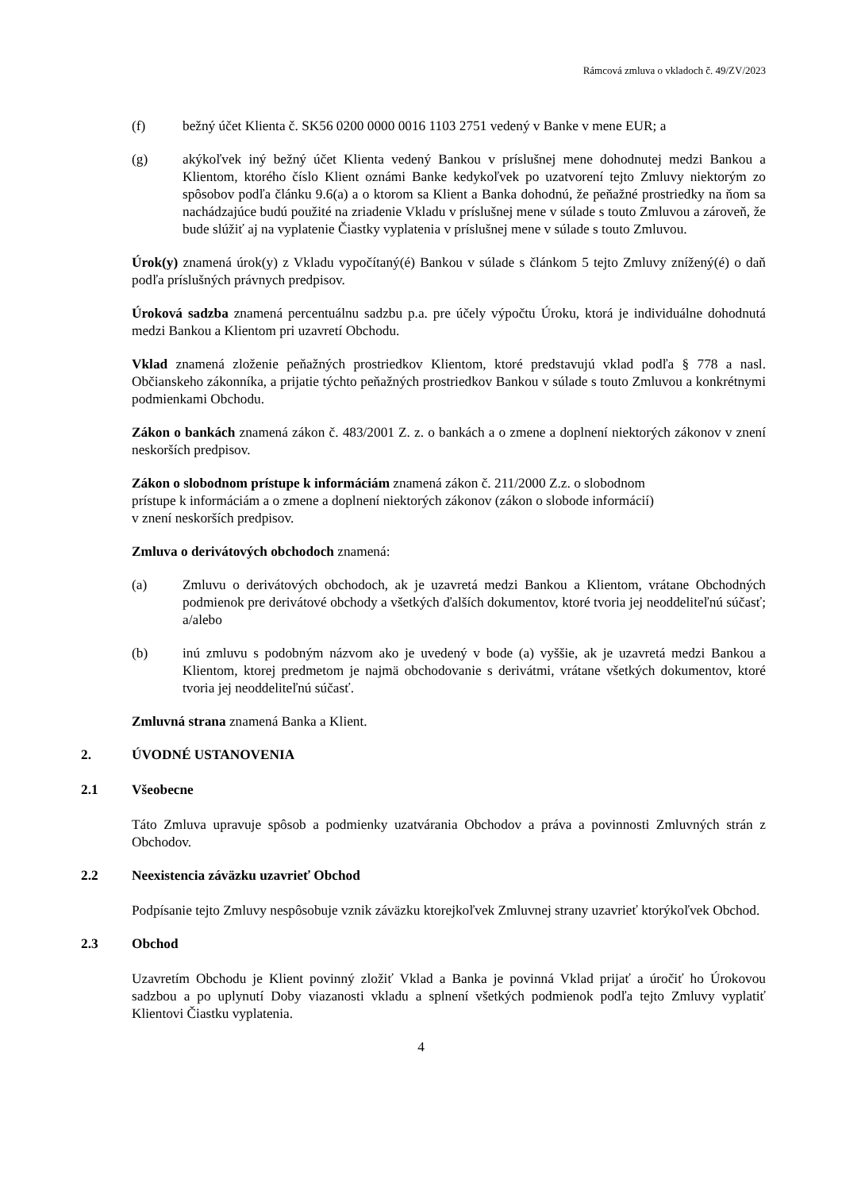Rámcová zmluva o vkladoch č. 49/ZV/2023
(f) bežný účet Klienta č. SK56 0200 0000 0016 1103 2751 vedený v Banke v mene EUR; a
(g) akýkoľvek iný bežný účet Klienta vedený Bankou v príslušnej mene dohodnutej medzi Bankou a Klientom, ktorého číslo Klient oznámi Banke kedykoľvek po uzatvorení tejto Zmluvy niektorým zo spôsobov podľa článku 9.6(a) a o ktorom sa Klient a Banka dohodnú, že peňažné prostriedky na ňom sa nachádzajúce budú použité na zriadenie Vkladu v príslušnej mene v súlade s touto Zmluvou a zároveň, že bude slúžiť aj na vyplatenie Čiastky vyplatenia v príslušnej mene v súlade s touto Zmluvou.
Úrok(y) znamená úrok(y) z Vkladu vypočítaný(é) Bankou v súlade s článkom 5 tejto Zmluvy znížený(é) o daň podľa príslušných právnych predpisov.
Úroková sadzba znamená percentuálnu sadzbu p.a. pre účely výpočtu Úroku, ktorá je individuálne dohodnutá medzi Bankou a Klientom pri uzavretí Obchodu.
Vklad znamená zloženie peňažných prostriedkov Klientom, ktoré predstavujú vklad podľa § 778 a nasl. Občianskeho zákonníka, a prijatie týchto peňažných prostriedkov Bankou v súlade s touto Zmluvou a konkrétnymi podmienkami Obchodu.
Zákon o bankách znamená zákon č. 483/2001 Z. z. o bankách a o zmene a doplnení niektorých zákonov v znení neskorších predpisov.
Zákon o slobodnom prístupe k informáciám znamená zákon č. 211/2000 Z.z. o slobodnom
prístupe k informáciám a o zmene a doplnení niektorých zákonov (zákon o slobode informácií)
v znení neskorších predpisov.
Zmluva o derivátových obchodoch znamená:
(a) Zmluvu o derivátových obchodoch, ak je uzavretá medzi Bankou a Klientom, vrátane Obchodných podmienok pre derivátové obchody a všetkých ďalších dokumentov, ktoré tvoria jej neoddeliteľnú súčasť; a/alebo
(b) inú zmluvu s podobným názvom ako je uvedený v bode (a) vyššie, ak je uzavretá medzi Bankou a Klientom, ktorej predmetom je najmä obchodovanie s derivátmi, vrátane všetkých dokumentov, ktoré tvoria jej neoddeliteľnú súčasť.
Zmluvná strana znamená Banka a Klient.
2. ÚVODNÉ USTANOVENIA
2.1 Všeobecne
Táto Zmluva upravuje spôsob a podmienky uzatvárania Obchodov a práva a povinnosti Zmluvných strán z Obchodov.
2.2 Neexistencia záväzku uzavrieť Obchod
Podpísanie tejto Zmluvy nespôsobuje vznik záväzku ktorejkoľvek Zmluvnej strany uzavrieť ktorýkoľvek Obchod.
2.3 Obchod
Uzavretím Obchodu je Klient povinný zložiť Vklad a Banka je povinná Vklad prijať a úročiť ho Úrokovou sadzbou a po uplynutí Doby viazanosti vkladu a splnení všetkých podmienok podľa tejto Zmluvy vyplatiť Klientovi Čiastku vyplatenia.
4